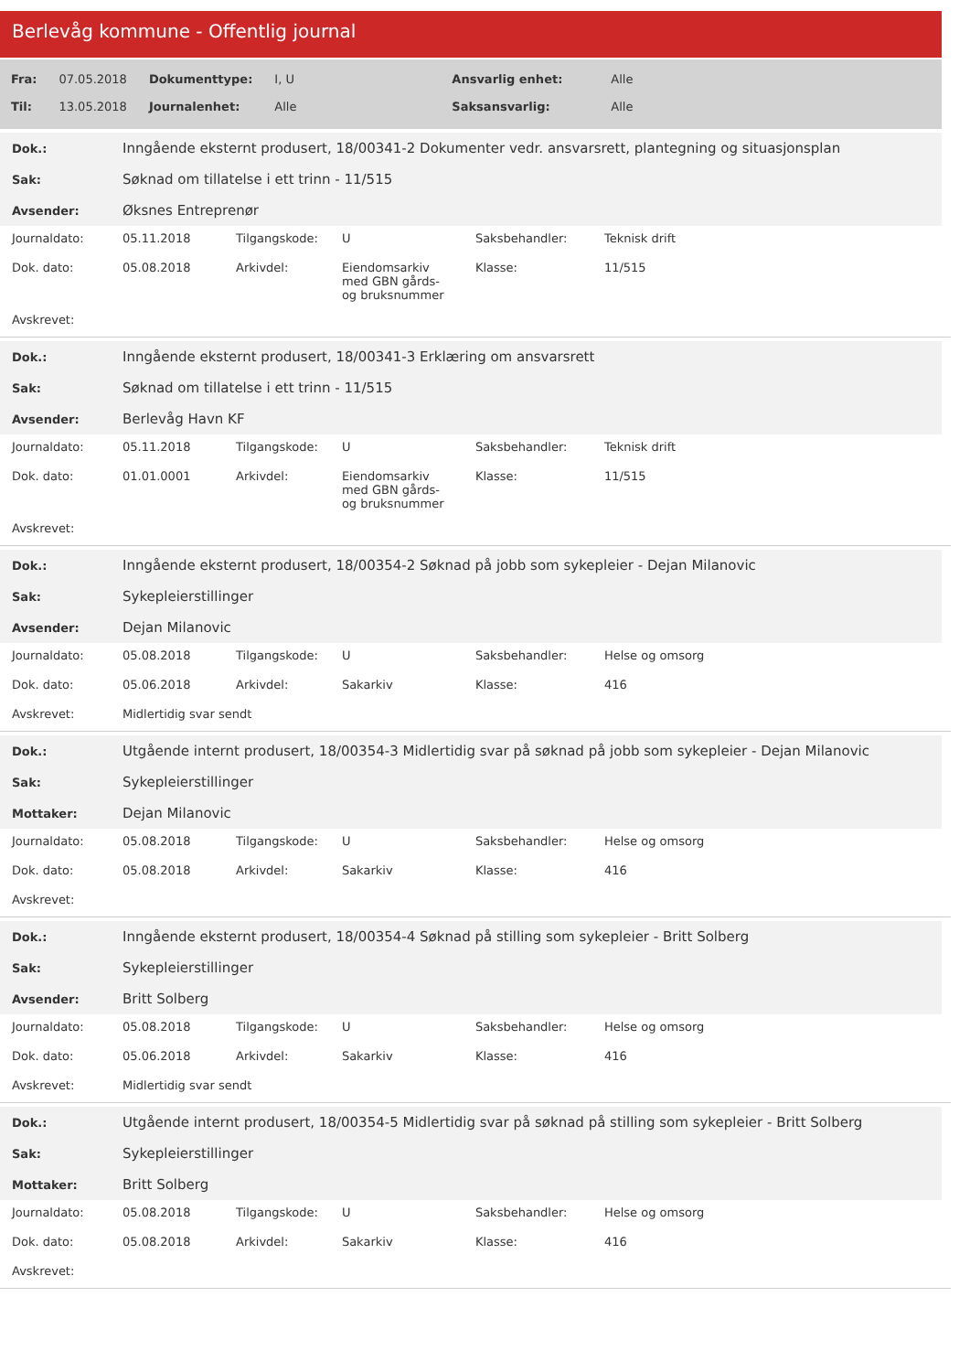Berlevåg kommune - Offentlig journal
| Fra: | 07.05.2018 | Dokumenttype: | I, U | Ansvarlig enhet: | Alle |
| Til: | 13.05.2018 | Journalenhet: | Alle | Saksansvarlig: | Alle |
| Dok.: | Inngående eksternt produsert, 18/00341-2 Dokumenter vedr. ansvarsrett, plantegning og situasjonsplan |
| Sak: | Søknad om tillatelse i ett trinn - 11/515 |
| Avsender: | Øksnes Entreprenør |
| Journaldato: | 05.11.2018 | Tilgangskode: | U | Saksbehandler: | Teknisk drift |
| Dok. dato: | 05.08.2018 | Arkivdel: | Eiendomsarkiv med GBN gårds- og bruksnummer | Klasse: | 11/515 |
| Avskrevet: | | | | | |
| Dok.: | Inngående eksternt produsert, 18/00341-3 Erklæring om ansvarsrett |
| Sak: | Søknad om tillatelse i ett trinn - 11/515 |
| Avsender: | Berlevåg Havn KF |
| Journaldato: | 05.11.2018 | Tilgangskode: | U | Saksbehandler: | Teknisk drift |
| Dok. dato: | 01.01.0001 | Arkivdel: | Eiendomsarkiv med GBN gårds- og bruksnummer | Klasse: | 11/515 |
| Avskrevet: | | | | | |
| Dok.: | Inngående eksternt produsert, 18/00354-2 Søknad på jobb som sykepleier - Dejan Milanovic |
| Sak: | Sykepleierstillinger |
| Avsender: | Dejan Milanovic |
| Journaldato: | 05.08.2018 | Tilgangskode: | U | Saksbehandler: | Helse og omsorg |
| Dok. dato: | 05.06.2018 | Arkivdel: | Sakarkiv | Klasse: | 416 |
| Avskrevet: | Midlertidig svar sendt | | | | |
| Dok.: | Utgående internt produsert, 18/00354-3 Midlertidig svar på søknad på jobb som sykepleier - Dejan Milanovic |
| Sak: | Sykepleierstillinger |
| Mottaker: | Dejan Milanovic |
| Journaldato: | 05.08.2018 | Tilgangskode: | U | Saksbehandler: | Helse og omsorg |
| Dok. dato: | 05.08.2018 | Arkivdel: | Sakarkiv | Klasse: | 416 |
| Avskrevet: | | | | | |
| Dok.: | Inngående eksternt produsert, 18/00354-4 Søknad på stilling som sykepleier - Britt Solberg |
| Sak: | Sykepleierstillinger |
| Avsender: | Britt Solberg |
| Journaldato: | 05.08.2018 | Tilgangskode: | U | Saksbehandler: | Helse og omsorg |
| Dok. dato: | 05.06.2018 | Arkivdel: | Sakarkiv | Klasse: | 416 |
| Avskrevet: | Midlertidig svar sendt | | | | |
| Dok.: | Utgående internt produsert, 18/00354-5 Midlertidig svar på søknad på stilling som sykepleier - Britt Solberg |
| Sak: | Sykepleierstillinger |
| Mottaker: | Britt Solberg |
| Journaldato: | 05.08.2018 | Tilgangskode: | U | Saksbehandler: | Helse og omsorg |
| Dok. dato: | 05.08.2018 | Arkivdel: | Sakarkiv | Klasse: | 416 |
| Avskrevet: | | | | | |